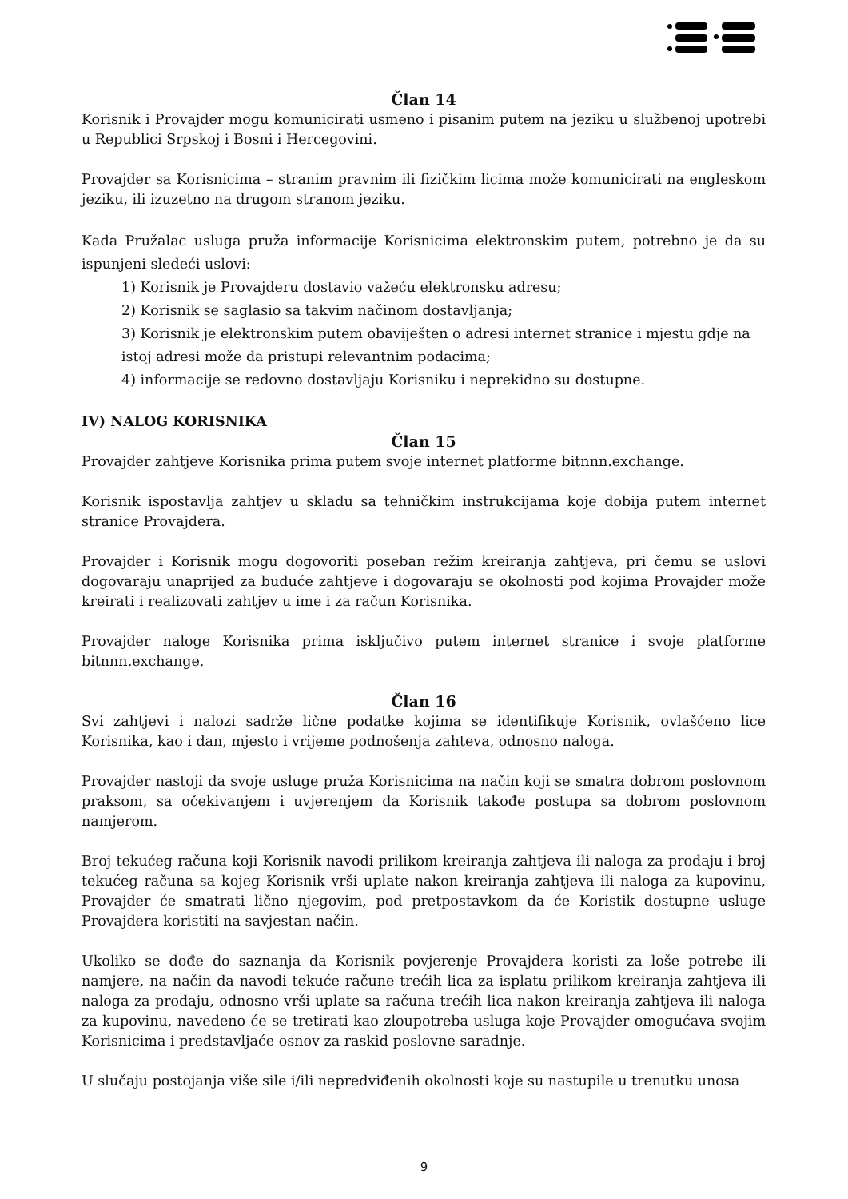Član 14
Korisnik i Provajder mogu komunicirati usmeno i pisanim putem na jeziku u službenoj upotrebi u Republici Srpskoj i Bosni i Hercegovini.
Provajder sa Korisnicima – stranim pravnim ili fizičkim licima može komunicirati na engleskom jeziku, ili izuzetno na drugom stranom jeziku.
Kada Pružalac usluga pruža informacije Korisnicima elektronskim putem, potrebno je da su ispunjeni sledeći uslovi:
1) Korisnik je Provajderu dostavio važeću elektronsku adresu;
2) Korisnik se saglasio sa takvim načinom dostavljanja;
3) Korisnik je elektronskim putem obaviješten o adresi internet stranice i mjestu gdje na istoj adresi može da pristupi relevantnim podacima;
4) informacije se redovno dostavljaju Korisniku i neprekidno su dostupne.
IV) NALOG KORISNIKA
Član 15
Provajder zahtjeve Korisnika prima putem svoje internet platforme bitnnn.exchange.
Korisnik ispostavlja zahtjev u skladu sa tehničkim instrukcijama koje dobija putem internet stranice Provajdera.
Provajder i Korisnik mogu dogovoriti poseban režim kreiranja zahtjeva, pri čemu se uslovi dogovaraju unaprijed za buduće zahtjeve i dogovaraju se okolnosti pod kojima Provajder može kreirati i realizovati zahtjev u ime i za račun Korisnika.
Provajder naloge Korisnika prima isključivo putem internet stranice i svoje platforme bitnnn.exchange.
Član 16
Svi zahtjevi i nalozi sadrže lične podatke kojima se identifikuje Korisnik, ovlašćeno lice Korisnika, kao i dan, mjesto i vrijeme podnošenja zahteva, odnosno naloga.
Provajder nastoji da svoje usluge pruža Korisnicima na način koji se smatra dobrom poslovnom praksom, sa očekivanjem i uvjerenjem da Korisnik takođe postupa sa dobrom poslovnom namjerom.
Broj tekućeg računa koji Korisnik navodi prilikom kreiranja zahtjeva ili naloga za prodaju i broj tekućeg računa sa kojeg Korisnik vrši uplate nakon kreiranja zahtjeva ili naloga za kupovinu, Provajder će smatrati lično njegovim, pod pretpostavkom da će Koristik dostupne usluge Provajdera koristiti na savjestan način.
Ukoliko se dođe do saznanja da Korisnik povjerenje Provajdera koristi za loše potrebe ili namjere, na način da navodi tekuće račune trećih lica za isplatu prilikom kreiranja zahtjeva ili naloga za prodaju, odnosno vrši uplate sa računa trećih lica nakon kreiranja zahtjeva ili naloga za kupovinu, navedeno će se tretirati kao zloupotreba usluga koje Provajder omogućava svojim Korisnicima i predstavljaće osnov za raskid poslovne saradnje.
U slučaju postojanja više sile i/ili nepredviđenih okolnosti koje su nastupile u trenutku unosa
9